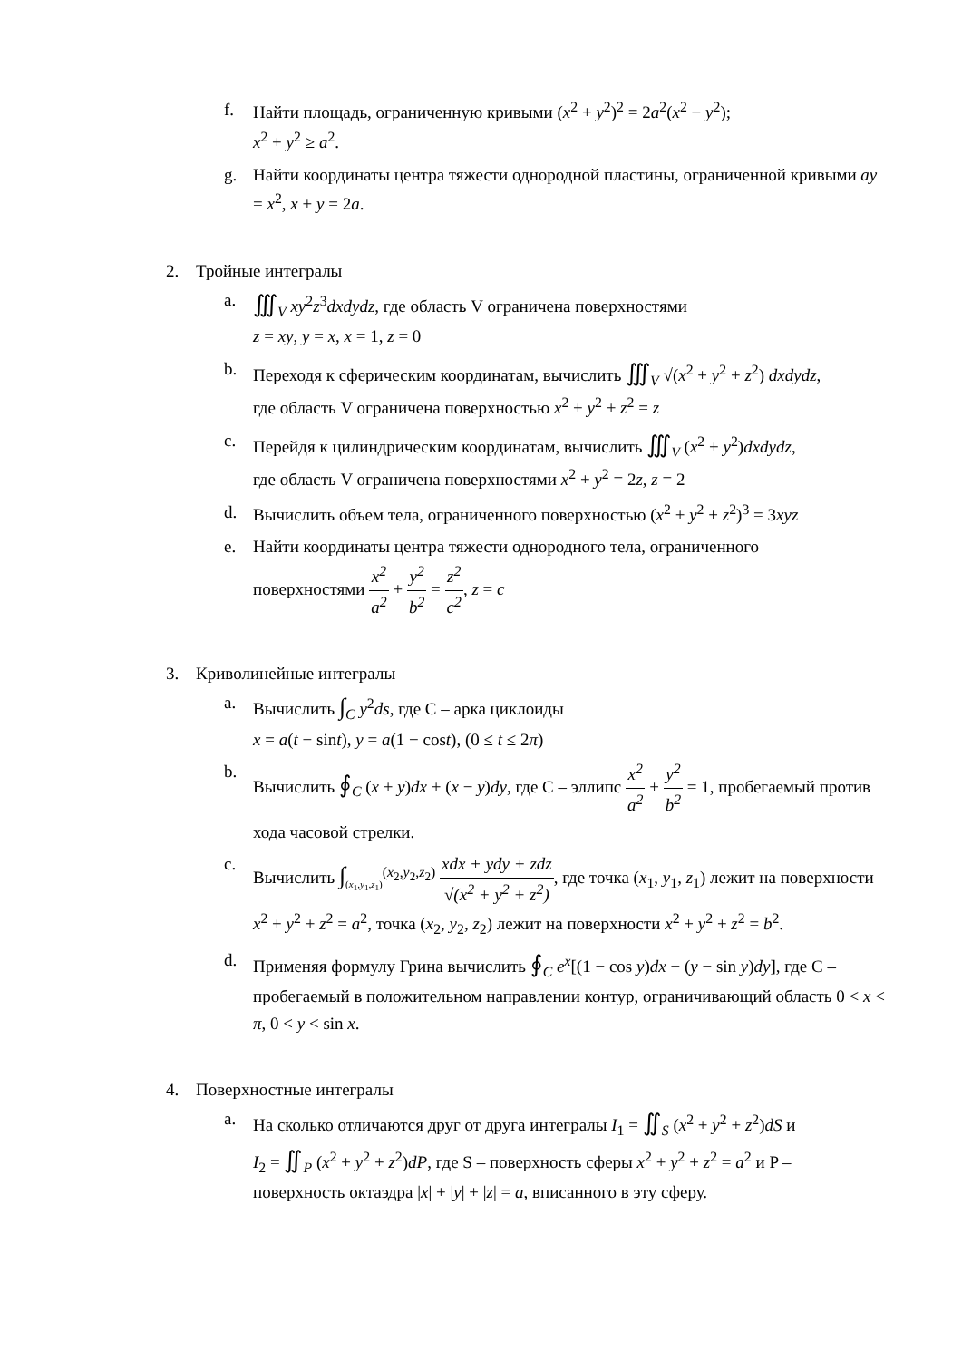f. Найти площадь, ограниченную кривыми (x<sup>2</sup> + y<sup>2</sup>)<sup>2</sup> = 2a<sup>2</sup>(x<sup>2</sup> − y<sup>2</sup>);
x<sup>2</sup> + y<sup>2</sup> ≥ a<sup>2</sup>.
g. Найти координаты центра тяжести однородной пластины, ограниченной кривыми ay = x<sup>2</sup>, x + y = 2a.
2. Тройные интегралы
a. ∭<sub>V</sub> xy<sup>2</sup>z<sup>3</sup>dxdydz, где область V ограничена поверхностями
z = xy, y = x, x = 1, z = 0
b. Переходя к сферическим координатам, вычислить ∭<sub>V</sub> √(x<sup>2</sup> + y<sup>2</sup> + z<sup>2</sup>) dxdydz,
где область V ограничена поверхностью x<sup>2</sup> + y<sup>2</sup> + z<sup>2</sup> = z
c. Перейдя к цилиндрическим координатам, вычислить ∭<sub>V</sub> (x<sup>2</sup> + y<sup>2</sup>)dxdydz,
где область V ограничена поверхностями x<sup>2</sup> + y<sup>2</sup> = 2z, z = 2
d. Вычислить объем тела, ограниченного поверхностью (x<sup>2</sup> + y<sup>2</sup> + z<sup>2</sup>)<sup>3</sup> = 3xyz
e. Найти координаты центра тяжести однородного тела, ограниченного
поверхностями x<sup>2</sup> a<sup>2</sup> + y<sup>2</sup> b<sup>2</sup> = z<sup>2</sup> c<sup>2</sup>, z = c
3. Криволинейные интегралы
a. Вычислить ∫<sub>C</sub> y<sup>2</sup>ds, где C – арка циклоиды
x = a(t − sint), y = a(1 − cost), (0 ≤ t ≤ 2π)
b. Вычислить ∮<sub>C</sub> (x + y)dx + (x − y)dy, где C – эллипс x<sup>2</sup> a<sup>2</sup> + y<sup>2</sup> b<sup>2</sup> = 1, пробегаемый против хода часовой стрелки.
c. Вычислить ∫<sub>(x<sub>1</sub>,y<sub>1</sub>,z<sub>1</sub>)</sub><sup>(x<sub>2</sub>,y<sub>2</sub>,z<sub>2</sub>)</sup> xdx + ydy + zdz √(x<sup>2</sup> + y<sup>2</sup> + z<sup>2</sup>), где точка (x<sub>1</sub>, y<sub>1</sub>, z<sub>1</sub>) лежит на поверхности x<sup>2</sup> + y<sup>2</sup> + z<sup>2</sup> = a<sup>2</sup>, точка (x<sub>2</sub>, y<sub>2</sub>, z<sub>2</sub>) лежит на поверхности x<sup>2</sup> + y<sup>2</sup> + z<sup>2</sup> = b<sup>2</sup>.
d. Применяя формулу Грина вычислить ∮<sub>C</sub> e<sup>x</sup>[(1 − cos y)dx − (y − sin y)dy], где C – пробегаемый в положительном направлении контур, ограничивающий область 0 < x < π, 0 < y < sin x.
4. Поверхностные интегралы
a. На сколько отличаются друг от друга интегралы I<sub>1</sub> = ∬<sub>S</sub> (x<sup>2</sup> + y<sup>2</sup> + z<sup>2</sup>)dS и
I<sub>2</sub> = ∬<sub>P</sub> (x<sup>2</sup> + y<sup>2</sup> + z<sup>2</sup>)dP, где S – поверхность сферы x<sup>2</sup> + y<sup>2</sup> + z<sup>2</sup> = a<sup>2</sup> и P –
поверхность октаэдра |x| + |y| + |z| = a, вписанного в эту сферу.